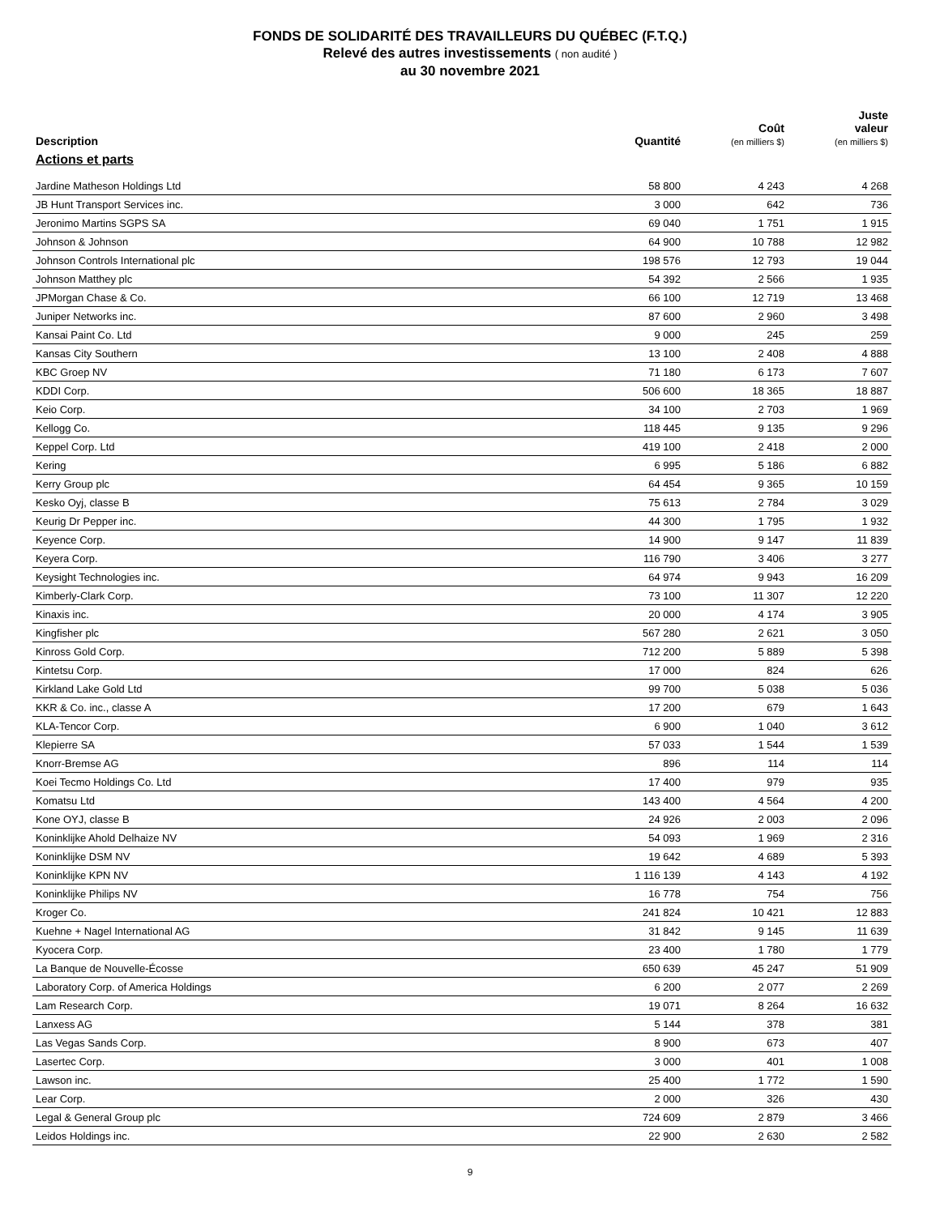FONDS DE SOLIDARITÉ DES TRAVAILLEURS DU QUÉBEC (F.T.Q.)
Relevé des autres investissements ( non audité )
au 30 novembre 2021
| Description | Quantité | Coût (en milliers $) | Juste valeur (en milliers $) |
| --- | --- | --- | --- |
| Actions et parts | | | |
| Jardine Matheson Holdings Ltd | 58 800 | 4 243 | 4 268 |
| JB Hunt Transport Services inc. | 3 000 | 642 | 736 |
| Jeronimo Martins SGPS SA | 69 040 | 1 751 | 1 915 |
| Johnson & Johnson | 64 900 | 10 788 | 12 982 |
| Johnson Controls International plc | 198 576 | 12 793 | 19 044 |
| Johnson Matthey plc | 54 392 | 2 566 | 1 935 |
| JPMorgan Chase & Co. | 66 100 | 12 719 | 13 468 |
| Juniper Networks inc. | 87 600 | 2 960 | 3 498 |
| Kansai Paint Co. Ltd | 9 000 | 245 | 259 |
| Kansas City Southern | 13 100 | 2 408 | 4 888 |
| KBC Groep NV | 71 180 | 6 173 | 7 607 |
| KDDI Corp. | 506 600 | 18 365 | 18 887 |
| Keio Corp. | 34 100 | 2 703 | 1 969 |
| Kellogg Co. | 118 445 | 9 135 | 9 296 |
| Keppel Corp. Ltd | 419 100 | 2 418 | 2 000 |
| Kering | 6 995 | 5 186 | 6 882 |
| Kerry Group plc | 64 454 | 9 365 | 10 159 |
| Kesko Oyj, classe B | 75 613 | 2 784 | 3 029 |
| Keurig Dr Pepper inc. | 44 300 | 1 795 | 1 932 |
| Keyence Corp. | 14 900 | 9 147 | 11 839 |
| Keyera Corp. | 116 790 | 3 406 | 3 277 |
| Keysight Technologies inc. | 64 974 | 9 943 | 16 209 |
| Kimberly-Clark Corp. | 73 100 | 11 307 | 12 220 |
| Kinaxis inc. | 20 000 | 4 174 | 3 905 |
| Kingfisher plc | 567 280 | 2 621 | 3 050 |
| Kinross Gold Corp. | 712 200 | 5 889 | 5 398 |
| Kintetsu Corp. | 17 000 | 824 | 626 |
| Kirkland Lake Gold Ltd | 99 700 | 5 038 | 5 036 |
| KKR & Co. inc., classe A | 17 200 | 679 | 1 643 |
| KLA-Tencor Corp. | 6 900 | 1 040 | 3 612 |
| Klepierre SA | 57 033 | 1 544 | 1 539 |
| Knorr-Bremse AG | 896 | 114 | 114 |
| Koei Tecmo Holdings Co. Ltd | 17 400 | 979 | 935 |
| Komatsu Ltd | 143 400 | 4 564 | 4 200 |
| Kone OYJ, classe B | 24 926 | 2 003 | 2 096 |
| Koninklijke Ahold Delhaize NV | 54 093 | 1 969 | 2 316 |
| Koninklijke DSM NV | 19 642 | 4 689 | 5 393 |
| Koninklijke KPN NV | 1 116 139 | 4 143 | 4 192 |
| Koninklijke Philips NV | 16 778 | 754 | 756 |
| Kroger Co. | 241 824 | 10 421 | 12 883 |
| Kuehne + Nagel International AG | 31 842 | 9 145 | 11 639 |
| Kyocera Corp. | 23 400 | 1 780 | 1 779 |
| La Banque de Nouvelle-Écosse | 650 639 | 45 247 | 51 909 |
| Laboratory Corp. of America Holdings | 6 200 | 2 077 | 2 269 |
| Lam Research Corp. | 19 071 | 8 264 | 16 632 |
| Lanxess AG | 5 144 | 378 | 381 |
| Las Vegas Sands Corp. | 8 900 | 673 | 407 |
| Lasertec Corp. | 3 000 | 401 | 1 008 |
| Lawson inc. | 25 400 | 1 772 | 1 590 |
| Lear Corp. | 2 000 | 326 | 430 |
| Legal & General Group plc | 724 609 | 2 879 | 3 466 |
| Leidos Holdings inc. | 22 900 | 2 630 | 2 582 |
9